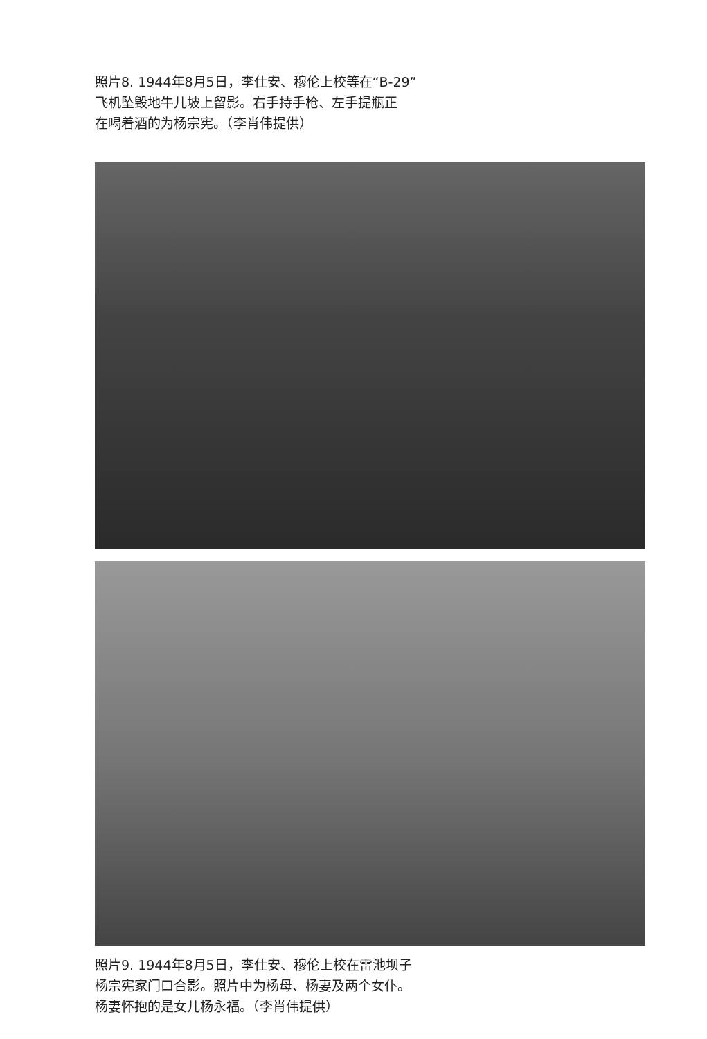照片8. 1944年8月5日，李仕安、穆伦上校等在“B-29”
飞机坠毁地牛儿坡上留影。右手持手枪、左手提瓶正
在喝着酒的为杨宗宪。（李肖伟提供）
照片9. 1944年8月5日，李仕安、穆伦上校在雷池坝子
杨宗宪家门口合影。照片中为杨母、杨妻及两个女仆。
杨妻怀抱的是女儿杨永福。（李肖伟提供）